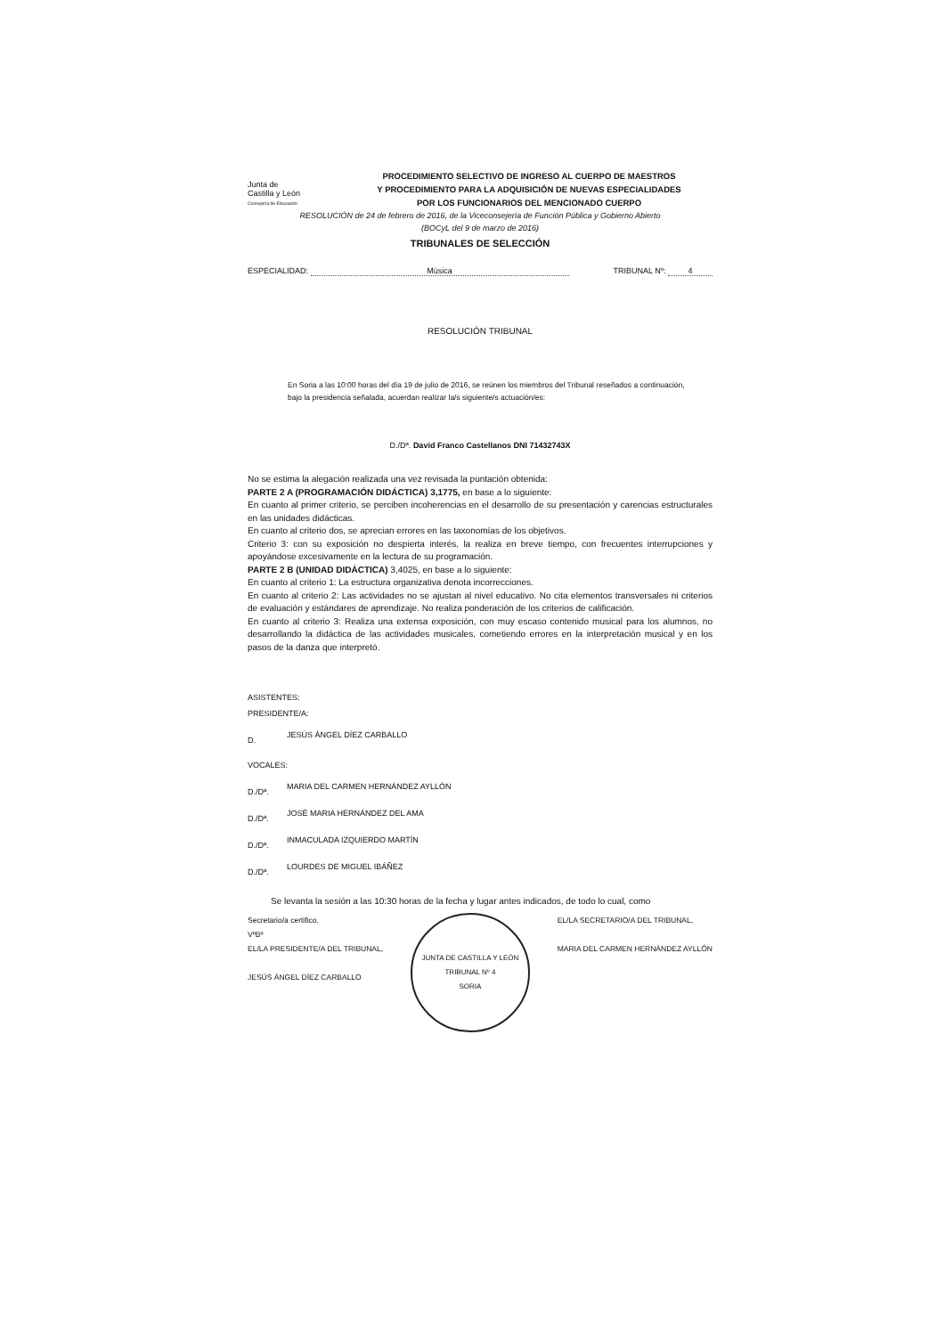Junta de
Castilla y León
Consejería de Educación
PROCEDIMIENTO SELECTIVO DE INGRESO AL CUERPO DE MAESTROS
Y PROCEDIMIENTO PARA LA ADQUISICIÓN DE NUEVAS ESPECIALIDADES
POR LOS FUNCIONARIOS DEL MENCIONADO CUERPO
RESOLUCIÓN de 24 de febrero de 2016, de la Viceconsejería de Función Pública y Gobierno Abierto
(BOCyL del 9 de marzo de 2016)
TRIBUNALES DE SELECCIÓN
ESPECIALIDAD: Música TRIBUNAL Nº: 4
RESOLUCIÓN TRIBUNAL
En Soria a las 10:00 horas del día 19 de julio de 2016, se reúnen los miembros del Tribunal reseñados a continuación, bajo la presidencia señalada, acuerdan realizar la/s siguiente/s actuación/es:
D./Dª. David Franco Castellanos DNI 71432743X
No se estima la alegación realizada una vez revisada la puntación obtenida:
PARTE 2 A (PROGRAMACIÓN DIDÁCTICA) 3,1775, en base a lo siguiente:
En cuanto al primer criterio, se perciben incoherencias en el desarrollo de su presentación y carencias estructurales en las unidades didácticas.
En cuanto al criterio dos, se aprecian errores en las taxonomías de los objetivos.
Criterio 3: con su exposición no despierta interés, la realiza en breve tiempo, con frecuentes interrupciones y apoyándose excesivamente en la lectura de su programación.
PARTE 2 B (UNIDAD DIDÁCTICA) 3,4025, en base a lo siguiente:
En cuanto al criterio 1: La estructura organizativa denota incorrecciones.
En cuanto al criterio 2: Las actividades no se ajustan al nivel educativo. No cita elementos transversales ni criterios de evaluación y estándares de aprendizaje. No realiza ponderación de los criterios de calificación.
En cuanto al criterio 3: Realiza una extensa exposición, con muy escaso contenido musical para los alumnos, no desarrollando la didáctica de las actividades musicales, cometiendo errores en la interpretación musical y en los pasos de la danza que interpretó.
ASISTENTES:
PRESIDENTE/A:
D. JESÚS ÁNGEL DÍEZ CARBALLO
VOCALES:
D./Dª. MARIA DEL CARMEN HERNÁNDEZ AYLLÓN
D./Dª. JOSÉ MARIA HERNÁNDEZ DEL AMA
D./Dª. INMACULADA IZQUIERDO MARTÍN
D./Dª. LOURDES DE MIGUEL IBÁÑEZ
Se levanta la sesión a las 10:30 horas de la fecha y lugar antes indicados, de todo lo cual, como
Secretario/a certifico.
VºBº
EL/LA PRESIDENTE/A DEL TRIBUNAL,
JESÚS ÁNGEL DÍEZ CARBALLO
JUNTA DE CASTILLA Y LEÓN
TRIBUNAL Nº 4
SORIA
EL/LA SECRETARIO/A DEL TRIBUNAL,
MARIA DEL CARMEN HERNÁNDEZ AYLLÓN